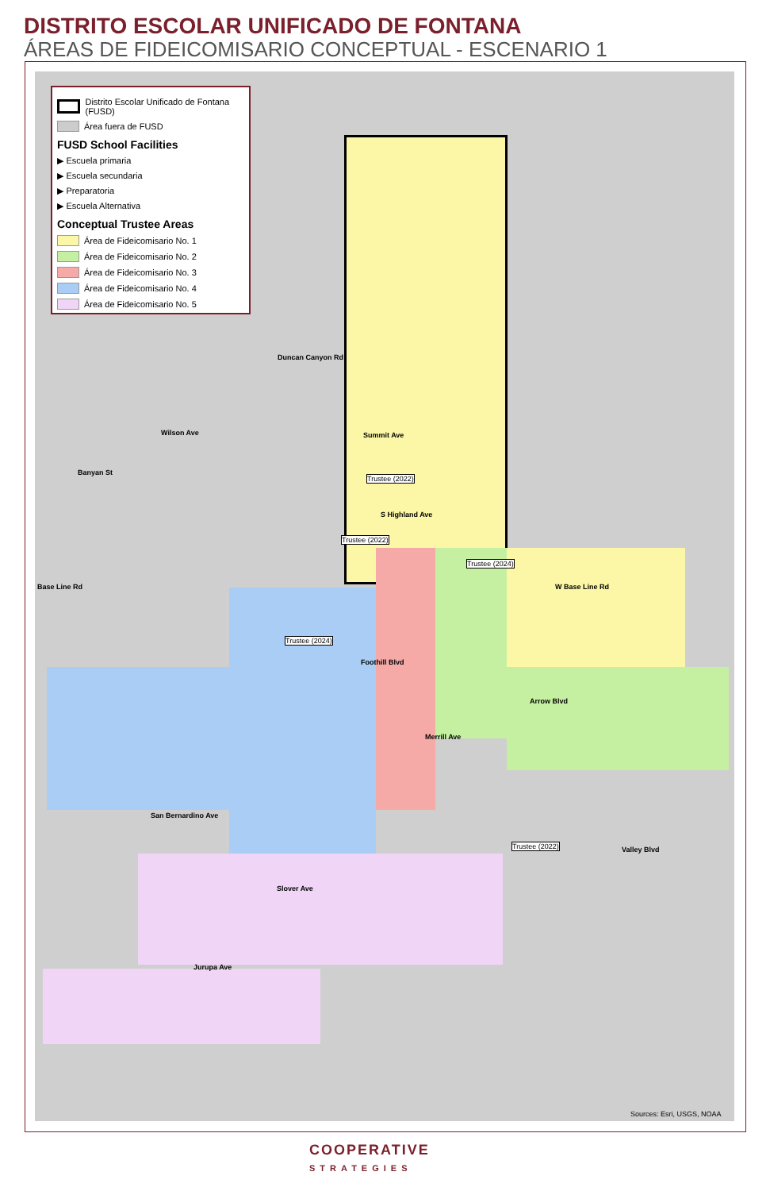DISTRITO ESCOLAR UNIFICADO DE FONTANA
ÁREAS DE FIDEICOMISARIO CONCEPTUAL - ESCENARIO 1
Distrito Escolar Unificado de Fontana (FUSD)
Área fuera de FUSD
FUSD School Facilities
▶ Escuela primaria
▶ Escuela secundaria
▶ Preparatoria
▶ Escuela Alternativa
Conceptual Trustee Areas
Área de Fideicomisario No. 1
Área de Fideicomisario No. 2
Área de Fideicomisario No. 3
Área de Fideicomisario No. 4
Área de Fideicomisario No. 5
Duncan Canyon Rd
Summit Ave
Trustee (2022)
S Highland Ave
Trustee (2022)
Trustee (2024)
W Base Line Rd
Trustee (2024)
Foothill Blvd
Arrow Blvd
Merrill Ave
San Bernardino Ave
Trustee (2022) Valley Blvd
Slover Ave
Jurupa Ave
Wilson Ave
Banyan St
Base Line Rd
Sources: Esri, USGS, NOAA
COOPERATIVE
STRATEGIES